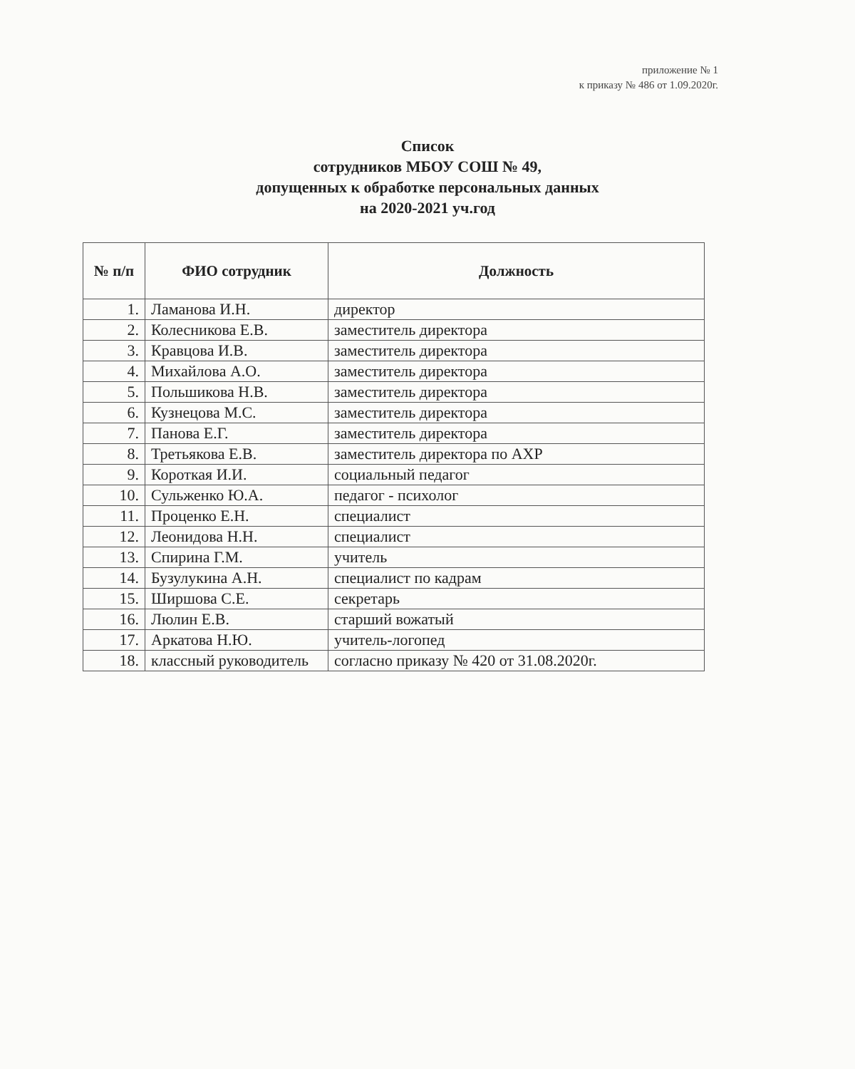приложение № 1
к приказу № 486 от 1.09.2020г.
Список
сотрудников МБОУ СОШ № 49,
допущенных к обработке персональных данных
на 2020-2021 уч.год
| № п/п | ФИО сотрудник | Должность |
| --- | --- | --- |
| 1. | Ламанова И.Н. | директор |
| 2. | Колесникова Е.В. | заместитель директора |
| 3. | Кравцова И.В. | заместитель директора |
| 4. | Михайлова А.О. | заместитель директора |
| 5. | Польшикова Н.В. | заместитель директора |
| 6. | Кузнецова М.С. | заместитель директора |
| 7. | Панова Е.Г. | заместитель директора |
| 8. | Третьякова Е.В. | заместитель директора по АХР |
| 9. | Короткая И.И. | социальный педагог |
| 10. | Сульженко Ю.А. | педагог - психолог |
| 11. | Проценко Е.Н. | специалист |
| 12. | Леонидова Н.Н. | специалист |
| 13. | Спирина Г.М. | учитель |
| 14. | Бузулукина А.Н. | специалист по кадрам |
| 15. | Ширшова С.Е. | секретарь |
| 16. | Люлин Е.В. | старший вожатый |
| 17. | Аркатова Н.Ю. | учитель-логопед |
| 18. | классный руководитель | согласно приказу № 420 от 31.08.2020г. |